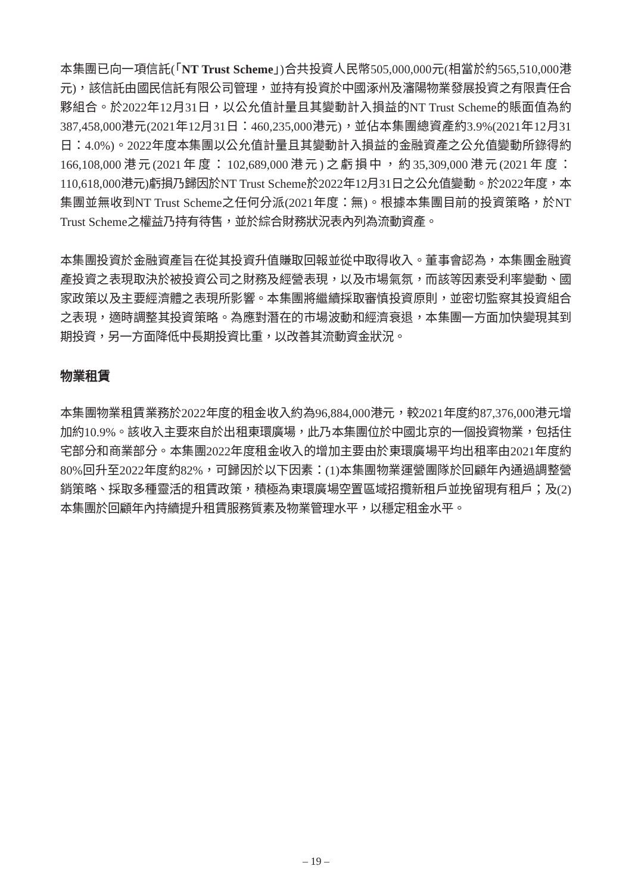本集團已向一項信託(「NT Trust Scheme」)合共投資人民幣505,000,000元(相當於約565,510,000港元)，該信託由國民信託有限公司管理，並持有投資於中國涿州及瀋陽物業發展投資之有限責任合夥組合。於2022年12月31日，以公允值計量且其變動計入損益的NT Trust Scheme的賬面值為約387,458,000港元(2021年12月31日：460,235,000港元)，並佔本集團總資產約3.9%(2021年12月31日：4.0%)。2022年度本集團以公允值計量且其變動計入損益的金融資產之公允值變動所錄得約166,108,000港元(2021年度：102,689,000港元)之虧損中，約35,309,000港元(2021年度：110,618,000港元)虧損乃歸因於NT Trust Scheme於2022年12月31日之公允值變動。於2022年度，本集團並無收到NT Trust Scheme之任何分派(2021年度：無)。根據本集團目前的投資策略，於NT Trust Scheme之權益乃持有待售，並於綜合財務狀況表內列為流動資產。
本集團投資於金融資產旨在從其投資升值賺取回報並從中取得收入。董事會認為，本集團金融資產投資之表現取決於被投資公司之財務及經營表現，以及市場氣氛，而該等因素受利率變動、國家政策以及主要經濟體之表現所影響。本集團將繼續採取審慎投資原則，並密切監察其投資組合之表現，適時調整其投資策略。為應對潛在的市場波動和經濟衰退，本集團一方面加快變現其到期投資，另一方面降低中長期投資比重，以改善其流動資金狀況。
物業租賃
本集團物業租賃業務於2022年度的租金收入約為96,884,000港元，較2021年度約87,376,000港元增加約10.9%。該收入主要來自於出租東環廣場，此乃本集團位於中國北京的一個投資物業，包括住宅部分和商業部分。本集團2022年度租金收入的增加主要由於東環廣場平均出租率由2021年度約80%回升至2022年度約82%，可歸因於以下因素：(1)本集團物業運營團隊於回顧年內通過調整營銷策略、採取多種靈活的租賃政策，積極為東環廣場空置區域招攬新租戶並挽留現有租戶；及(2)本集團於回顧年內持續提升租賃服務質素及物業管理水平，以穩定租金水平。
– 19 –